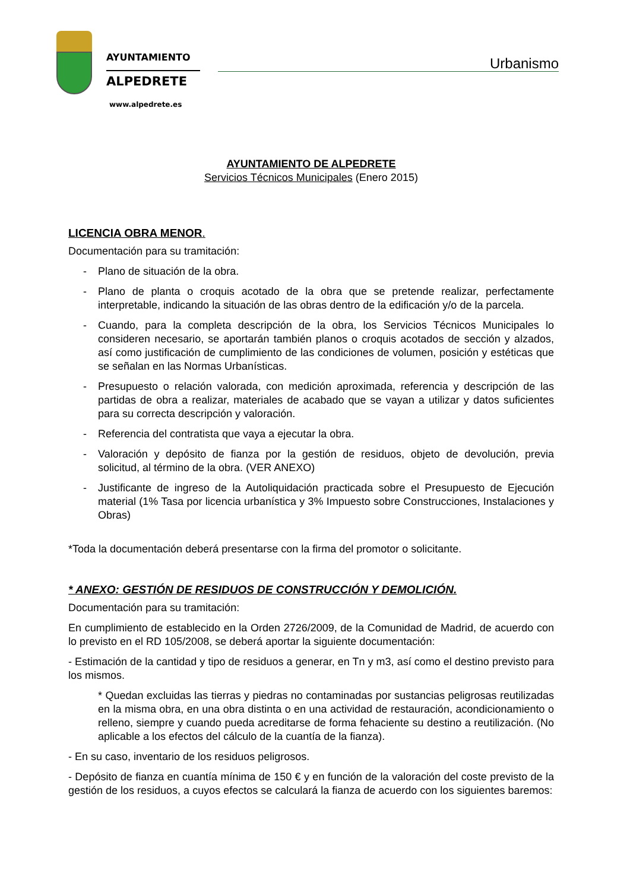AYUNTAMIENTO
ALPEDRETE
www.alpedrete.es
Urbanismo
AYUNTAMIENTO DE ALPEDRETE
Servicios Técnicos Municipales (Enero 2015)
LICENCIA OBRA MENOR.
Documentación para su tramitación:
- Plano de situación de la obra.
- Plano de planta o croquis acotado de la obra que se pretende realizar, perfectamente interpretable, indicando la situación de las obras dentro de la edificación y/o de la parcela.
- Cuando, para la completa descripción de la obra, los Servicios Técnicos Municipales lo consideren necesario, se aportarán también planos o croquis acotados de sección y alzados, así como justificación de cumplimiento de las condiciones de volumen, posición y estéticas que se señalan en las Normas Urbanísticas.
- Presupuesto o relación valorada, con medición aproximada, referencia y descripción de las partidas de obra a realizar, materiales de acabado que se vayan a utilizar y datos suficientes para su correcta descripción y valoración.
- Referencia del contratista que vaya a ejecutar la obra.
- Valoración y depósito de fianza por la gestión de residuos, objeto de devolución, previa solicitud, al término de la obra. (VER ANEXO)
- Justificante de ingreso de la Autoliquidación practicada sobre el Presupuesto de Ejecución material (1% Tasa por licencia urbanística y 3% Impuesto sobre Construcciones, Instalaciones y Obras)
*Toda la documentación deberá presentarse con la firma del promotor o solicitante.
* ANEXO: GESTIÓN DE RESIDUOS DE CONSTRUCCIÓN Y DEMOLICIÓN.
Documentación para su tramitación:
En cumplimiento de establecido en la Orden 2726/2009, de la Comunidad de Madrid, de acuerdo con lo previsto en el RD 105/2008, se deberá aportar la siguiente documentación:
- Estimación de la cantidad y tipo de residuos a generar, en Tn y m3, así como el destino previsto para los mismos.
* Quedan excluidas las tierras y piedras no contaminadas por sustancias peligrosas reutilizadas en la misma obra, en una obra distinta o en una actividad de restauración, acondicionamiento o relleno, siempre y cuando pueda acreditarse de forma fehaciente su destino a reutilización. (No aplicable a los efectos del cálculo de la cuantía de la fianza).
- En su caso, inventario de los residuos peligrosos.
- Depósito de fianza en cuantía mínima de 150 € y en función de la valoración del coste previsto de la gestión de los residuos, a cuyos efectos se calculará la fianza de acuerdo con los siguientes baremos: